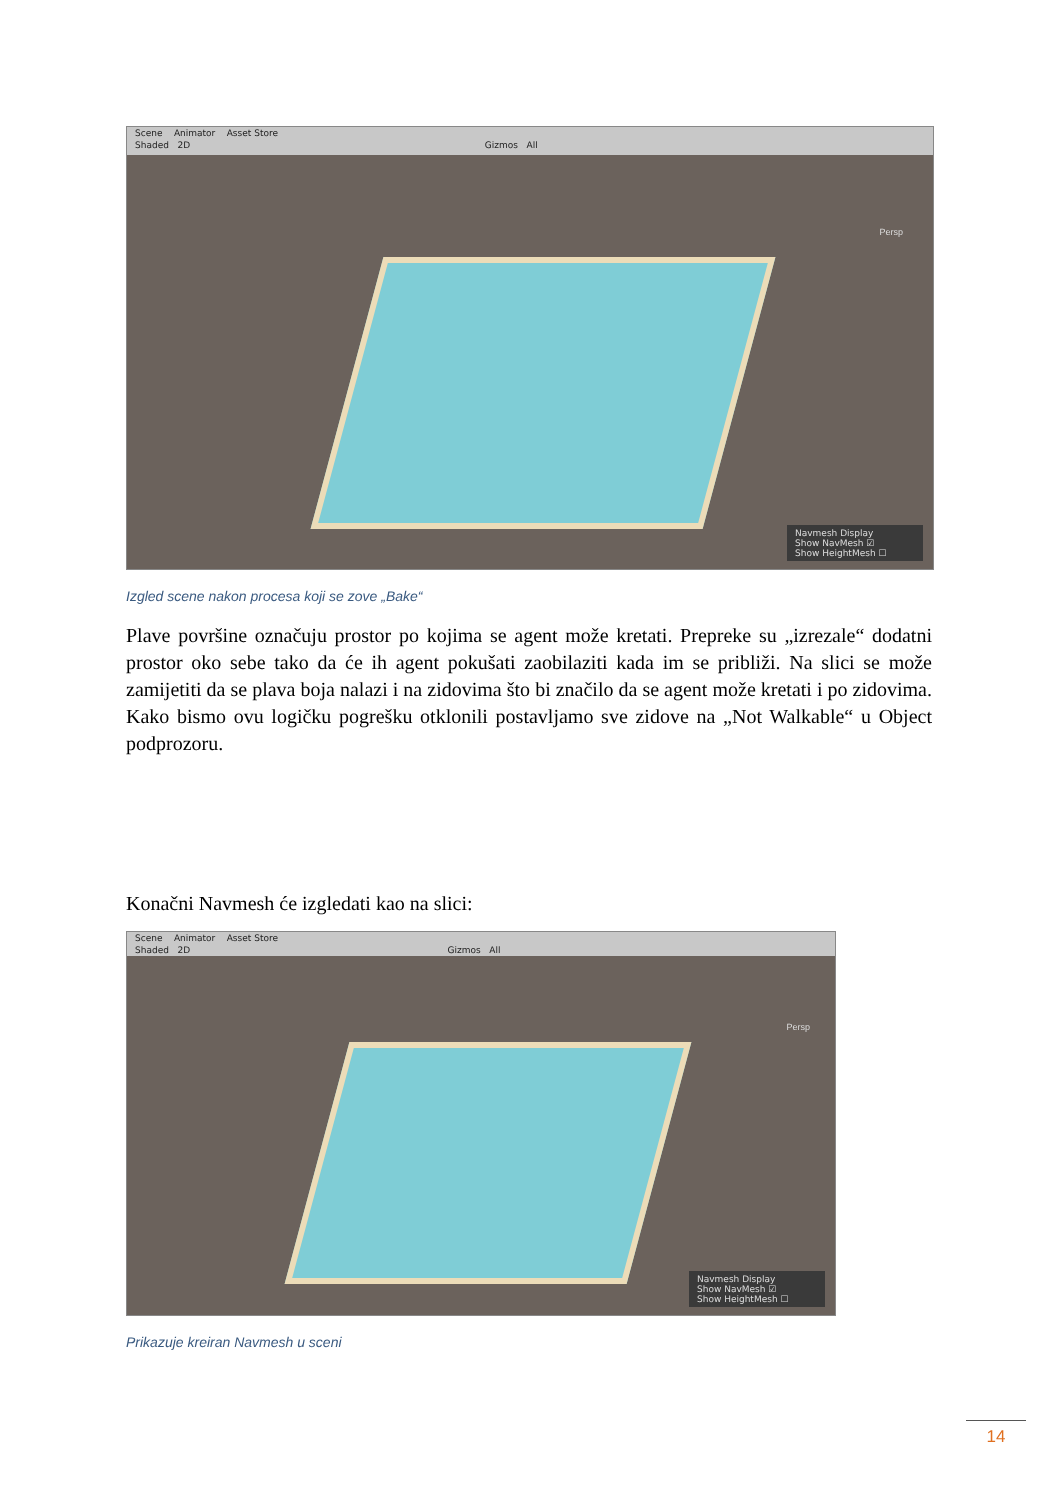Scene Animator Asset Store
Shaded 2D Gizmos All
Persp
Navmesh Display
Show NavMesh ☑
Show HeightMesh ☐
Izgled scene nakon procesa koji se zove „Bake“
Plave površine označuju prostor po kojima se agent može kretati. Prepreke su „izrezale“ dodatni prostor oko sebe tako da će ih agent pokušati zaobilaziti kada im se približi. Na slici se može zamijetiti da se plava boja nalazi i na zidovima što bi značilo da se agent može kretati i po zidovima. Kako bismo ovu logičku pogrešku otklonili postavljamo sve zidove na „Not Walkable“ u Object podprozoru.
Konačni Navmesh će izgledati kao na slici:
Scene Animator Asset Store
Shaded 2D Gizmos All
Persp
Navmesh Display
Show NavMesh ☑
Show HeightMesh ☐
Prikazuje kreiran Navmesh u sceni
14